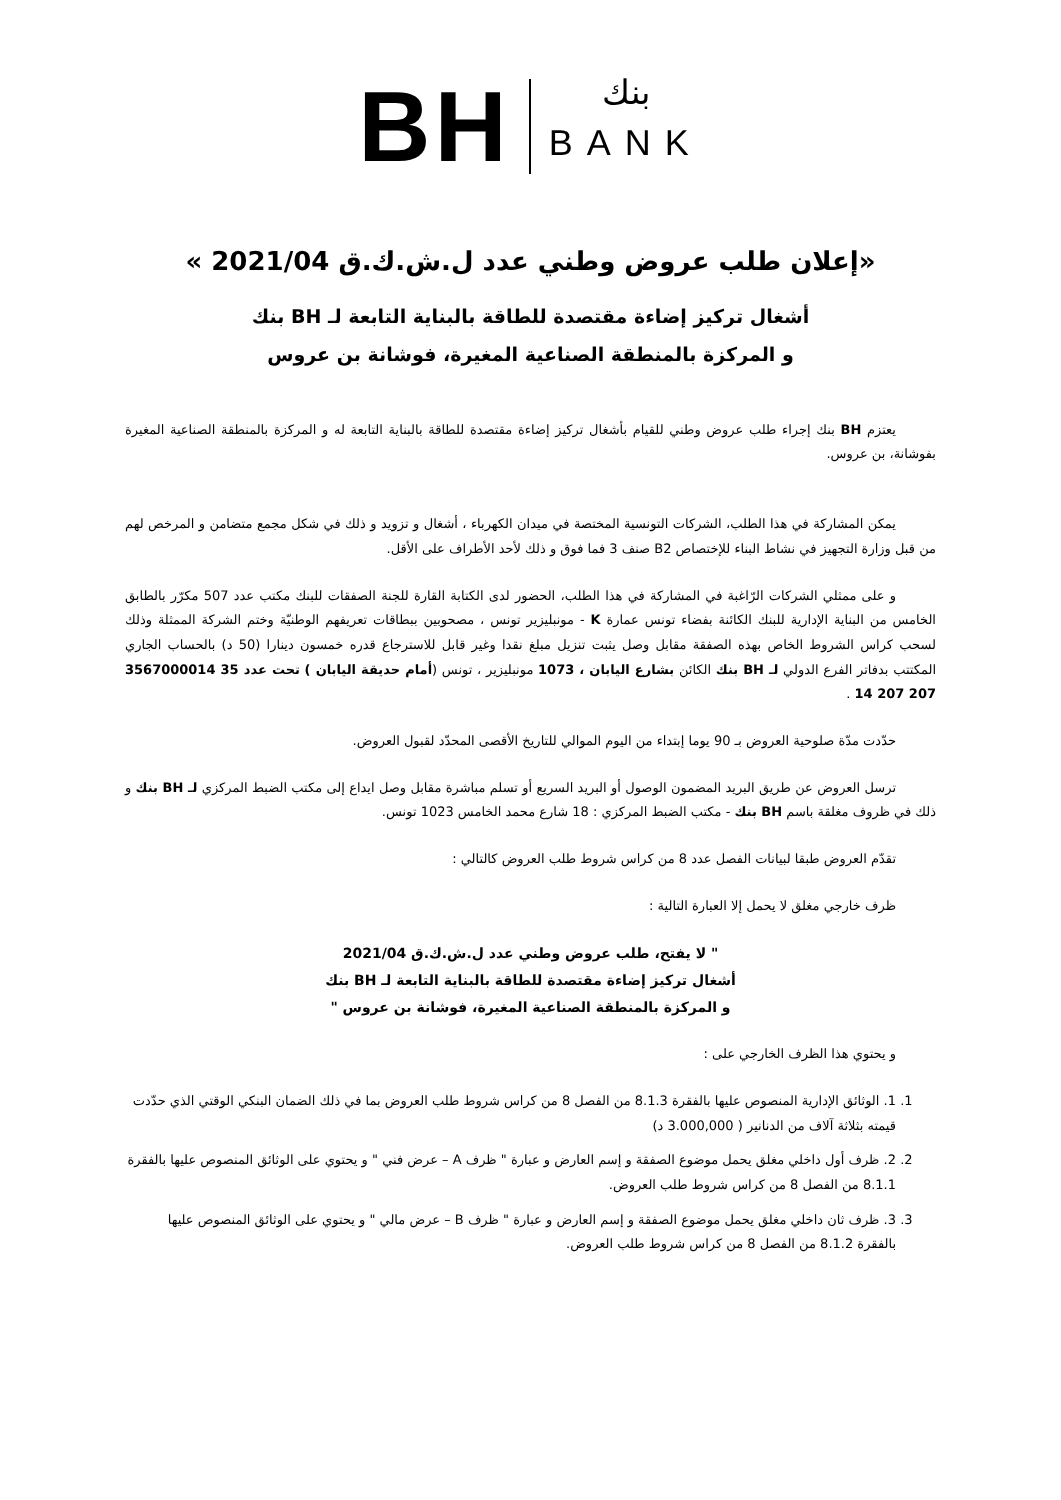BH
بنك
BANK
«إعلان طلب عروض وطني عدد ل.ش.ك.ق 2021/04 »
أشغال تركيز إضاءة مقتصدة للطاقة بالبناية التابعة لـ BH بنك
و المركزة بالمنطقة الصناعية المغيرة، فوشانة بن عروس
يعتزم BH بنك إجراء طلب عروض وطني للقيام بأشغال تركيز إضاءة مقتصدة للطاقة بالبناية التابعة له و المركزة بالمنطقة الصناعية المغيرة بفوشانة، بن عروس.
يمكن المشاركة في هذا الطلب، الشركات التونسية المختصة في ميدان الكهرباء ، أشغال و تزويد و ذلك في شكل مجمع متضامن و المرخص لهم من قبل وزارة التجهيز في نشاط البناء للإختصاص B2 صنف 3 فما فوق و ذلك لأحد الأطراف على الأقل.
و على ممثلي الشركات الرّاغبة في المشاركة في هذا الطلب، الحضور لدى الكتابة القارة للجنة الصفقات للبنك مكتب عدد 507 مكرّر بالطابق الخامس من البناية الإدارية للبنك الكائنة بفضاء تونس عمارة K - مونبليزير تونس ، مصحوبين ببطاقات تعريفهم الوطنيّة وختم الشركة الممثلة وذلك لسحب كراس الشروط الخاص بهذه الصفقة مقابل وصل يثبت تنزيل مبلغ نقدا وغير قابل للاسترجاع قدره خمسون دينارا (50 د) بالحساب الجاري المكتتب بدفاتر الفرع الدولي لـ BH بنك الكائن بشارع اليابان ، 1073 مونبليزير ، تونس (أمام حديقة اليابان ) تحت عدد 35 3567000014 207 207 14 .
حدّدت مدّة صلوحية العروض بـ 90 يوما إبتداء من اليوم الموالي للتاريخ الأقصى المحدّد لقبول العروض.
ترسل العروض عن طريق البريد المضمون الوصول أو البريد السريع أو تسلم مباشرة مقابل وصل ايداع إلى مكتب الضبط المركزي لـ BH بنك و ذلك في ظروف مغلقة باسم BH بنك - مكتب الضبط المركزي : 18 شارع محمد الخامس 1023 تونس.
تقدّم العروض طبقا لبيانات الفصل عدد 8 من كراس شروط طلب العروض كالتالي :
ظرف خارجي مغلق لا يحمل إلا العبارة التالية :
" لا يفتح، طلب عروض وطني عدد ل.ش.ك.ق 2021/04
أشغال تركيز إضاءة مقتصدة للطاقة بالبناية التابعة لـ BH بنك
و المركزة بالمنطقة الصناعية المغيرة، فوشانة بن عروس "
و يحتوي هذا الظرف الخارجي على :
1. 1. الوثائق الإدارية المنصوص عليها بالفقرة 8.1.3 من الفصل 8 من كراس شروط طلب العروض بما في ذلك الضمان البنكي الوقتي الذي حدّدت قيمته بثلاثة آلاف من الدنانير ( 3.000,000 د)
2. 2. ظرف أول داخلي مغلق يحمل موضوع الصفقة و إسم العارض و عبارة " ظرف A – عرض فني " و يحتوي على الوثائق المنصوص عليها بالفقرة 8.1.1 من الفصل 8 من كراس شروط طلب العروض.
3. 3. ظرف ثان داخلي مغلق يحمل موضوع الصفقة و إسم العارض و عبارة " ظرف B – عرض مالي " و يحتوي على الوثائق المنصوص عليها بالفقرة 8.1.2 من الفصل 8 من كراس شروط طلب العروض.